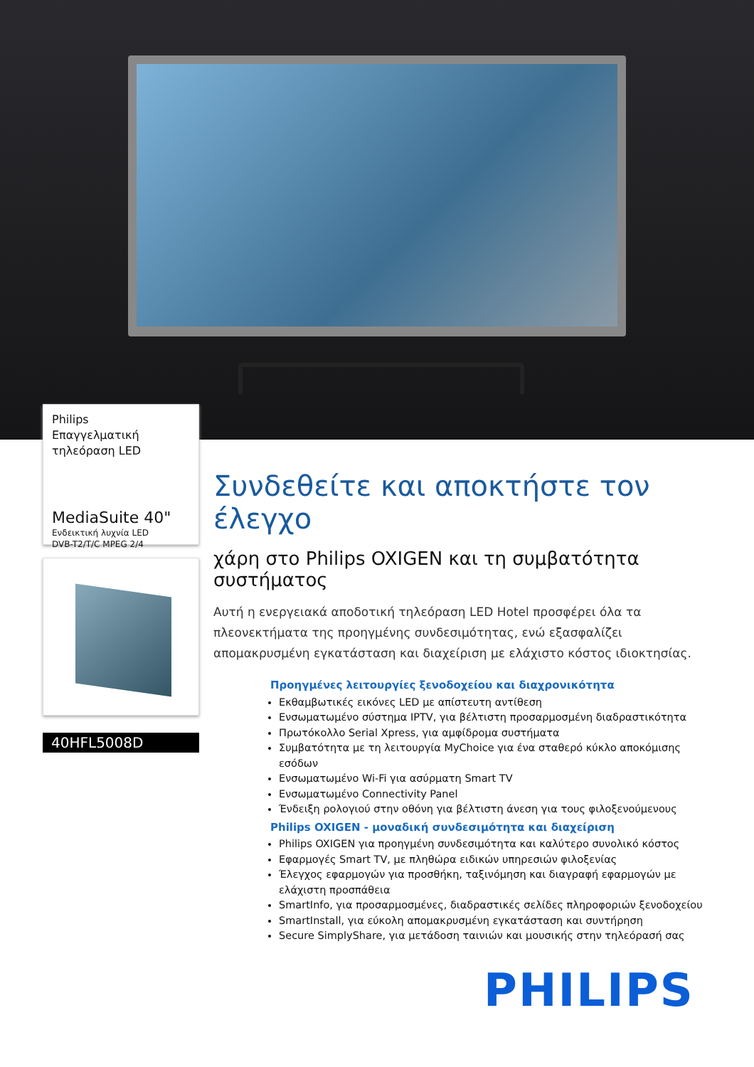Philips
Επαγγελματική
τηλεόραση LED
MediaSuite 40"
Ενδεικτική λυχνία LED
DVB-T2/T/C MPEG 2/4
40HFL5008D
Συνδεθείτε και αποκτήστε τον έλεγχο
χάρη στο Philips OXIGEN και τη συμβατότητα συστήματος
Αυτή η ενεργειακά αποδοτική τηλεόραση LED Hotel προσφέρει όλα τα πλεονεκτήματα της προηγμένης συνδεσιμότητας, ενώ εξασφαλίζει απομακρυσμένη εγκατάσταση και διαχείριση με ελάχιστο κόστος ιδιοκτησίας.
Προηγμένες λειτουργίες ξενοδοχείου και διαχρονικότητα
Εκθαμβωτικές εικόνες LED με απίστευτη αντίθεση
Ενσωματωμένο σύστημα IPTV, για βέλτιστη προσαρμοσμένη διαδραστικότητα
Πρωτόκολλο Serial Xpress, για αμφίδρομα συστήματα
Συμβατότητα με τη λειτουργία MyChoice για ένα σταθερό κύκλο αποκόμισης εσόδων
Ενσωματωμένο Wi-Fi για ασύρματη Smart TV
Ενσωματωμένο Connectivity Panel
Ένδειξη ρολογιού στην οθόνη για βέλτιστη άνεση για τους φιλοξενούμενους
Philips OXIGEN - μοναδική συνδεσιμότητα και διαχείριση
Philips OXIGEN για προηγμένη συνδεσιμότητα και καλύτερο συνολικό κόστος
Εφαρμογές Smart TV, με πληθώρα ειδικών υπηρεσιών φιλοξενίας
Έλεγχος εφαρμογών για προσθήκη, ταξινόμηση και διαγραφή εφαρμογών με ελάχιστη προσπάθεια
SmartInfo, για προσαρμοσμένες, διαδραστικές σελίδες πληροφοριών ξενοδοχείου
SmartInstall, για εύκολη απομακρυσμένη εγκατάσταση και συντήρηση
Secure SimplyShare, για μετάδοση ταινιών και μουσικής στην τηλεόρασή σας
PHILIPS